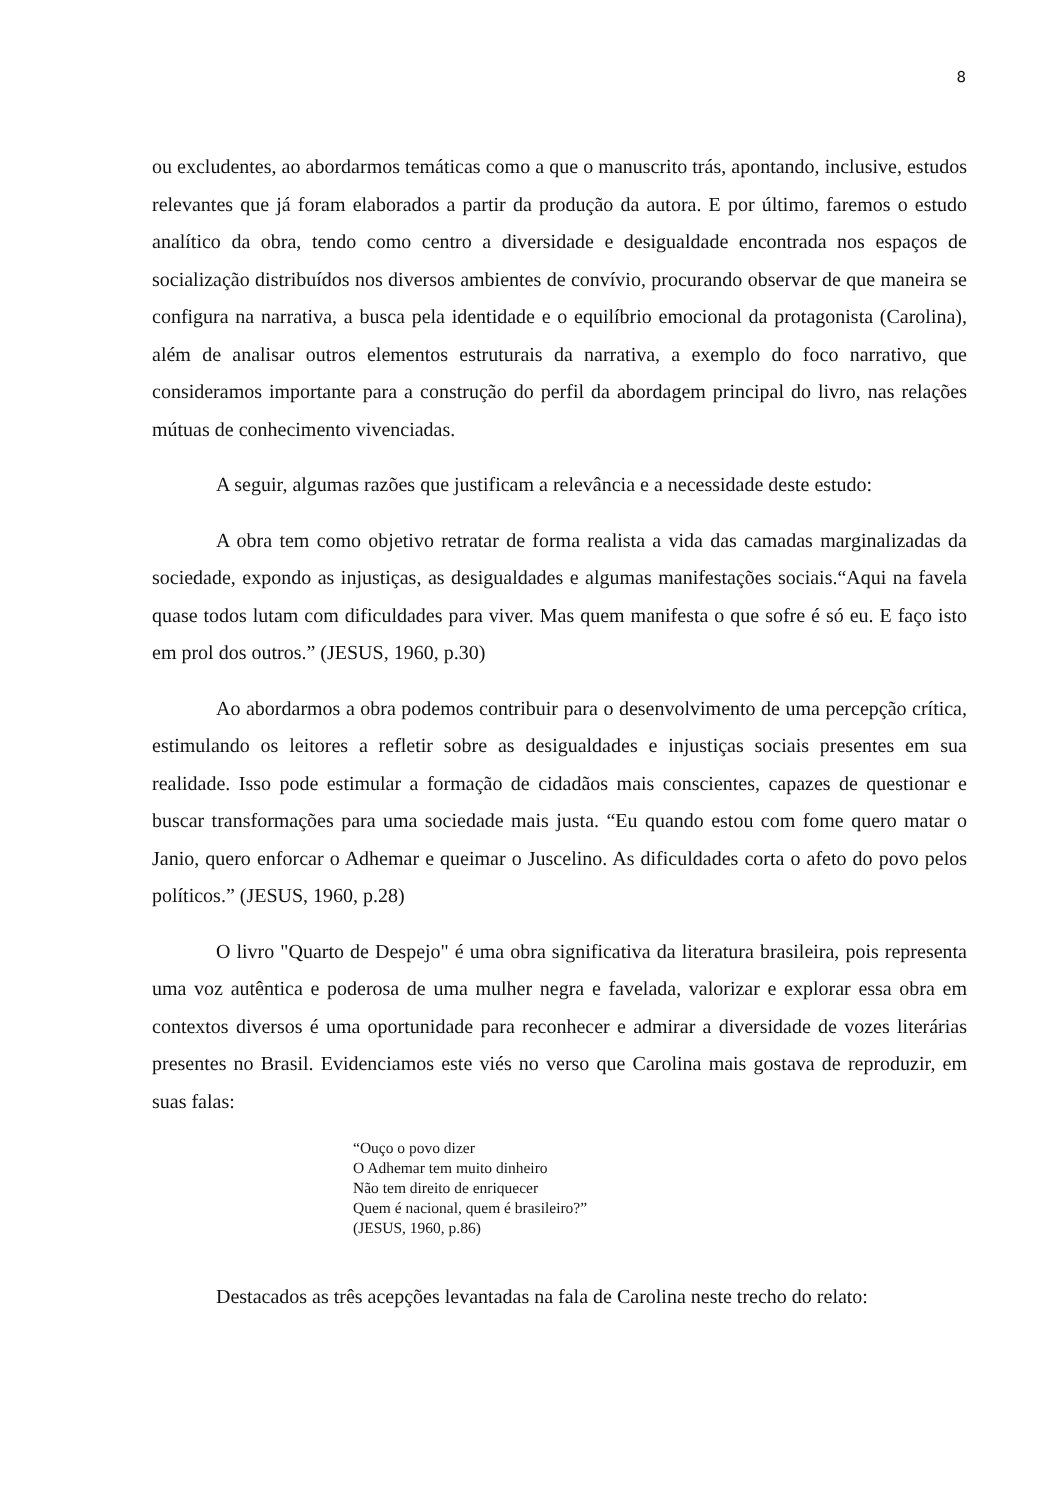8
ou excludentes, ao abordarmos temáticas como a que o manuscrito trás, apontando, inclusive, estudos relevantes que já foram elaborados a partir da produção da autora. E por último, faremos o estudo analítico da obra, tendo como centro a diversidade e desigualdade encontrada nos espaços de socialização distribuídos nos diversos ambientes de convívio, procurando observar de que maneira se configura na narrativa, a busca pela identidade e o equilíbrio emocional da protagonista (Carolina), além de analisar outros elementos estruturais da narrativa, a exemplo do foco narrativo, que consideramos importante para a construção do perfil da abordagem principal do livro, nas relações mútuas de conhecimento vivenciadas.
A seguir, algumas razões que justificam a relevância e a necessidade deste estudo:
A obra tem como objetivo retratar de forma realista a vida das camadas marginalizadas da sociedade, expondo as injustiças, as desigualdades e algumas manifestações sociais.“Aqui na favela quase todos lutam com dificuldades para viver. Mas quem manifesta o que sofre é só eu. E faço isto em prol dos outros.” (JESUS, 1960, p.30)
Ao abordarmos a obra podemos contribuir para o desenvolvimento de uma percepção crítica, estimulando os leitores a refletir sobre as desigualdades e injustiças sociais presentes em sua realidade. Isso pode estimular a formação de cidadãos mais conscientes, capazes de questionar e buscar transformações para uma sociedade mais justa. “Eu quando estou com fome quero matar o Janio, quero enforcar o Adhemar e queimar o Juscelino. As dificuldades corta o afeto do povo pelos políticos.” (JESUS, 1960, p.28)
O livro "Quarto de Despejo" é uma obra significativa da literatura brasileira, pois representa uma voz autêntica e poderosa de uma mulher negra e favelada, valorizar e explorar essa obra em contextos diversos é uma oportunidade para reconhecer e admirar a diversidade de vozes literárias presentes no Brasil. Evidenciamos este viés no verso que Carolina mais gostava de reproduzir, em suas falas:
“Ouço o povo dizer
O Adhemar tem muito dinheiro
Não tem direito de enriquecer
Quem é nacional, quem é brasileiro?”
(JESUS, 1960, p.86)
Destacados as três acepções levantadas na fala de Carolina neste trecho do relato: